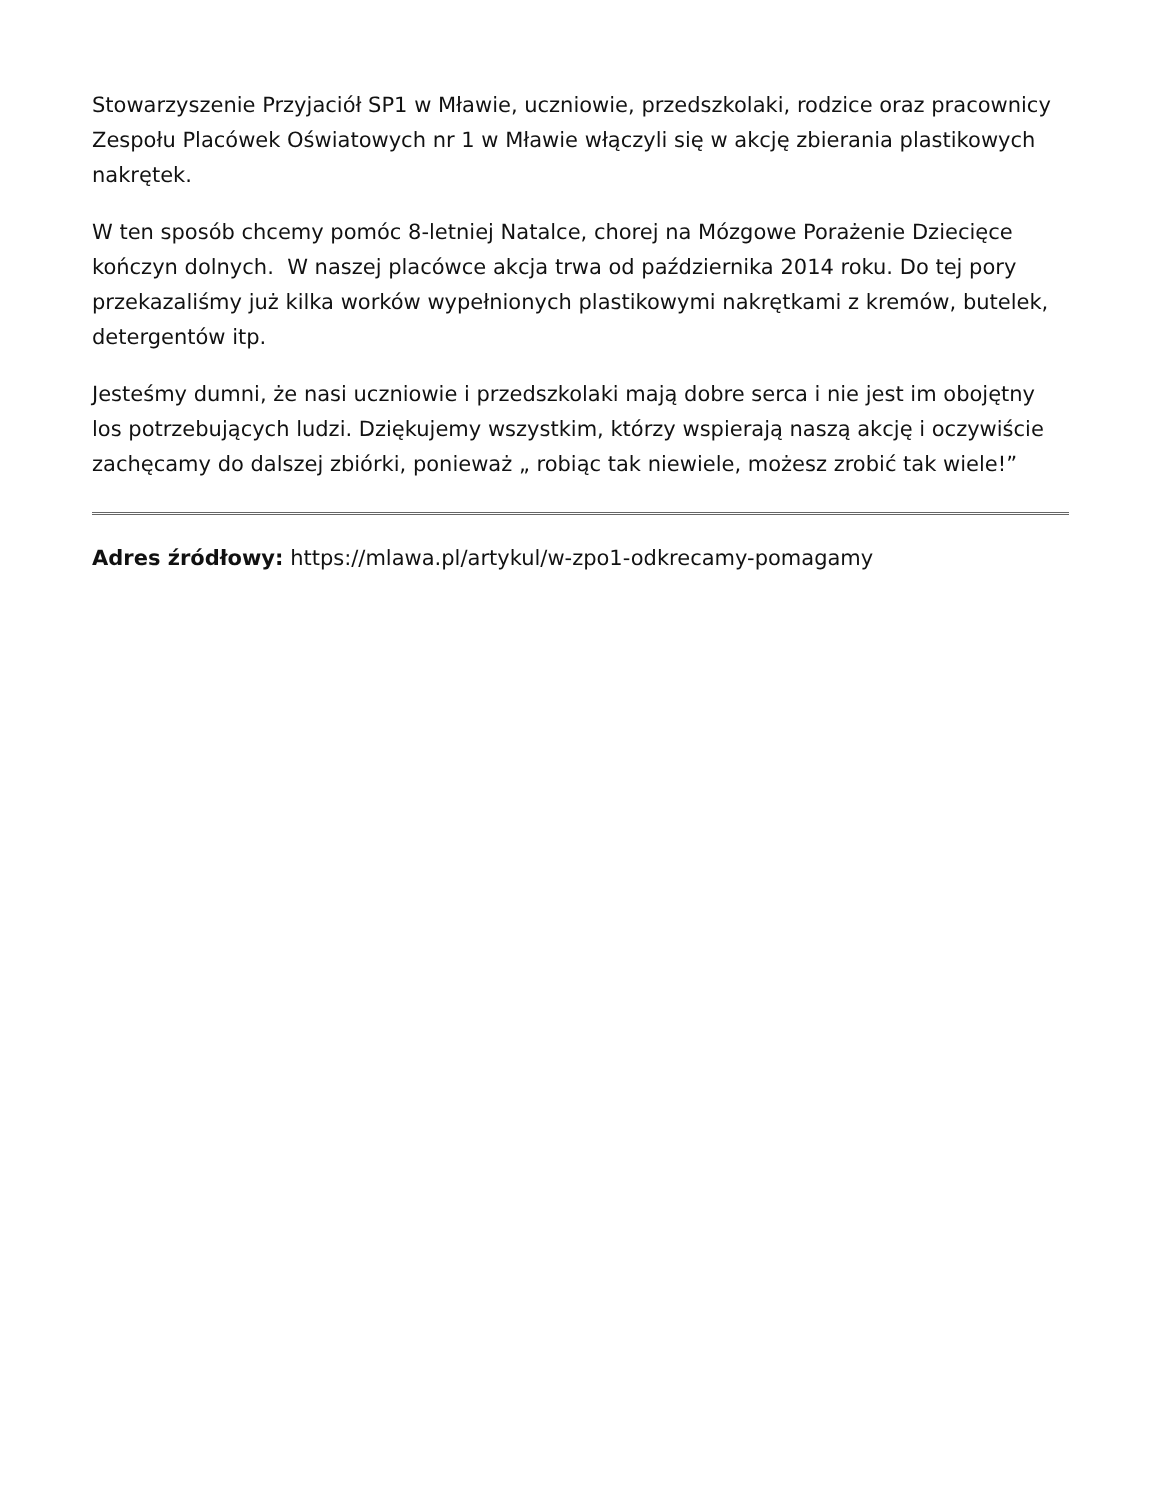Stowarzyszenie Przyjaciół SP1 w Mławie, uczniowie, przedszkolaki, rodzice oraz pracownicy Zespołu Placówek Oświatowych nr 1 w Mławie włączyli się w akcję zbierania plastikowych nakrętek.
W ten sposób chcemy pomóc 8-letniej Natalce, chorej na Mózgowe Porażenie Dziecięce kończyn dolnych. W naszej placówce akcja trwa od października 2014 roku. Do tej pory przekazaliśmy już kilka worków wypełnionych plastikowymi nakrętkami z kremów, butelek, detergentów itp.
Jesteśmy dumni, że nasi uczniowie i przedszkolaki mają dobre serca i nie jest im obojętny los potrzebujących ludzi. Dziękujemy wszystkim, którzy wspierają naszą akcję i oczywiście zachęcamy do dalszej zbiórki, ponieważ „ robiąc tak niewiele, możesz zrobić tak wiele!”
Adres źródłowy: https://mlawa.pl/artykul/w-zpo1-odkrecamy-pomagamy